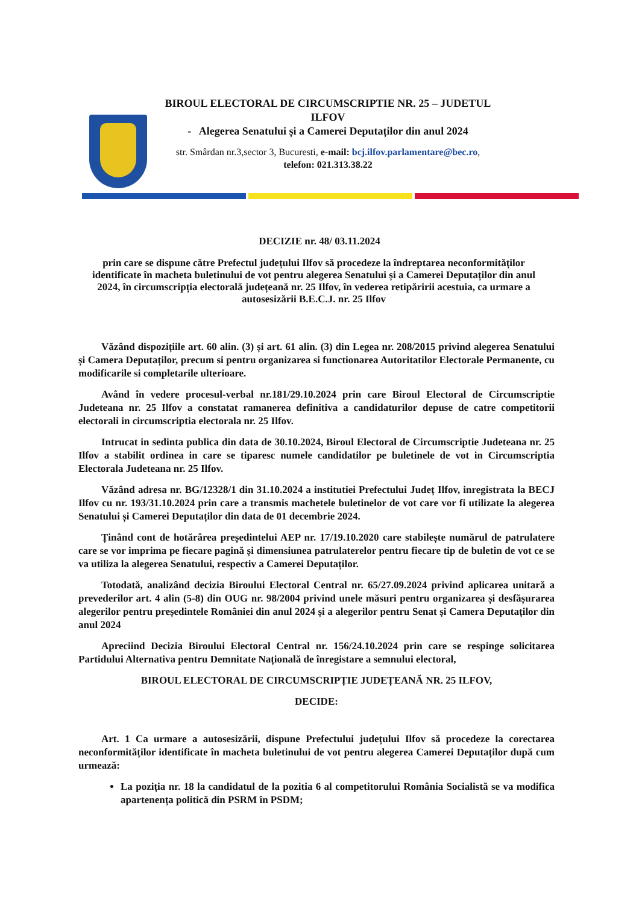BIROUL ELECTORAL DE CIRCUMSCRIPTIE NR. 25 – JUDETUL ILFOV
- Alegerea Senatului și a Camerei Deputaților din anul 2024
str. Smârdan nr.3,sector 3, Bucuresti, e-mail: bcj.ilfov.parlamentare@bec.ro,
telefon: 021.313.38.22
DECIZIE nr. 48/ 03.11.2024
prin care se dispune către Prefectul județului Ilfov să procedeze la îndreptarea neconformităților identificate în macheta buletinului de vot pentru alegerea Senatului și a Camerei Deputaților din anul 2024, în circumscripția electorală județeană nr. 25 Ilfov, în vederea retipăririi acestuia, ca urmare a autosesizării B.E.C.J. nr. 25 Ilfov
Văzând dispozițiile art. 60 alin. (3) și art. 61 alin. (3) din Legea nr. 208/2015 privind alegerea Senatului și Camera Deputaților, precum si pentru organizarea si functionarea Autoritatilor Electorale Permanente, cu modificarile si completarile ulterioare.
Având în vedere procesul-verbal nr.181/29.10.2024 prin care Biroul Electoral de Circumscriptie Judeteana nr. 25 Ilfov a constatat ramanerea definitiva a candidaturilor depuse de catre competitorii electorali in circumscriptia electorala nr. 25 Ilfov.
Intrucat in sedinta publica din data de 30.10.2024, Biroul Electoral de Circumscriptie Judeteana nr. 25 Ilfov a stabilit ordinea in care se tiparesc numele candidatilor pe buletinele de vot in Circumscriptia Electorala Judeteana nr. 25 Ilfov.
Văzând adresa nr. BG/12328/1 din 31.10.2024 a institutiei Prefectului Județ Ilfov, inregistrata la BECJ Ilfov cu nr. 193/31.10.2024 prin care a transmis machetele buletinelor de vot care vor fi utilizate la alegerea Senatului și Camerei Deputaților din data de 01 decembrie 2024.
Ținând cont de hotărârea președintelui AEP nr. 17/19.10.2020 care stabilește numărul de patrulatere care se vor imprima pe fiecare pagină și dimensiunea patrulaterelor pentru fiecare tip de buletin de vot ce se va utiliza la alegerea Senatului, respectiv a Camerei Deputaților.
Totodată, analizând decizia Biroului Electoral Central nr. 65/27.09.2024 privind aplicarea unitară a prevederilor art. 4 alin (5-8) din OUG nr. 98/2004 privind unele măsuri pentru organizarea și desfășurarea alegerilor pentru președintele României din anul 2024 și a alegerilor pentru Senat și Camera Deputaților din anul 2024
Apreciind Decizia Biroului Electoral Central nr. 156/24.10.2024 prin care se respinge solicitarea Partidului Alternativa pentru Demnitate Națională de înregistare a semnului electoral,
BIROUL ELECTORAL DE CIRCUMSCRIPȚIE JUDEȚEANĂ NR. 25 ILFOV,
DECIDE:
Art. 1 Ca urmare a autosesizării, dispune Prefectului județului Ilfov să procedeze la corectarea neconformităților identificate în macheta buletinului de vot pentru alegerea Camerei Deputaților după cum urmează:
La poziția nr. 18 la candidatul de la pozitia 6 al competitorului România Socialistă se va modifica apartenența politică din PSRM în PSDM;